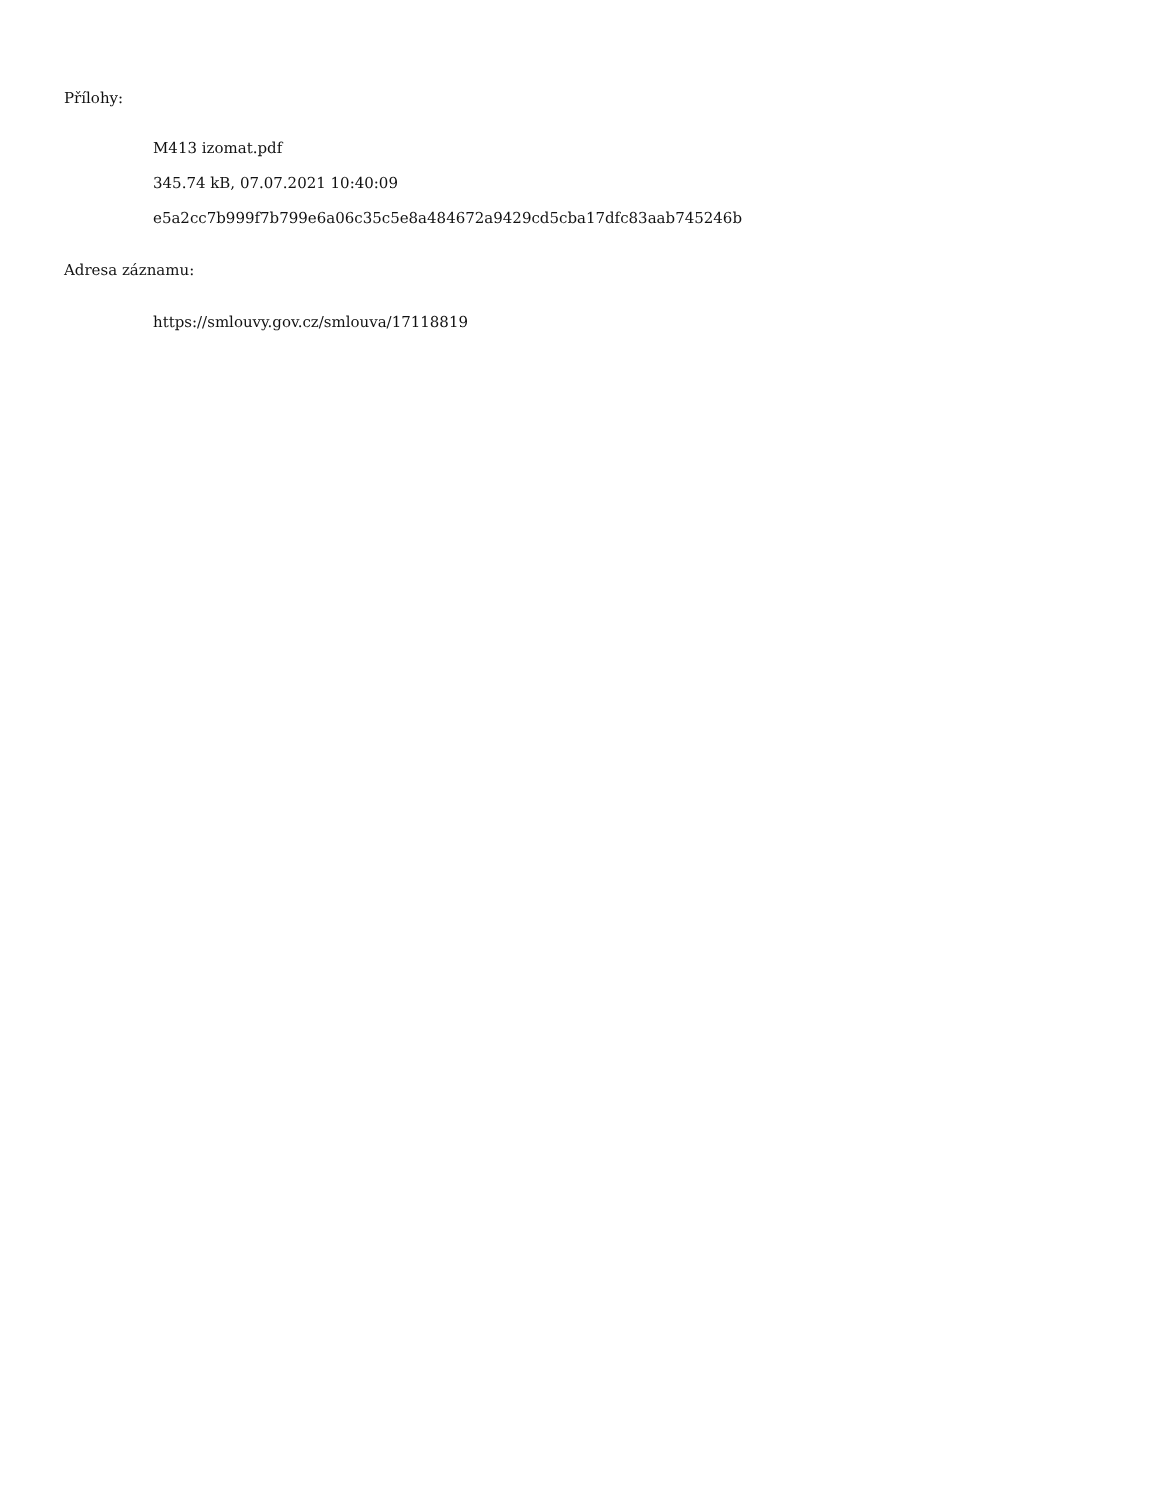Přílohy:
M413 izomat.pdf
345.74 kB, 07.07.2021 10:40:09
e5a2cc7b999f7b799e6a06c35c5e8a484672a9429cd5cba17dfc83aab745246b
Adresa záznamu:
https://smlouvy.gov.cz/smlouva/17118819